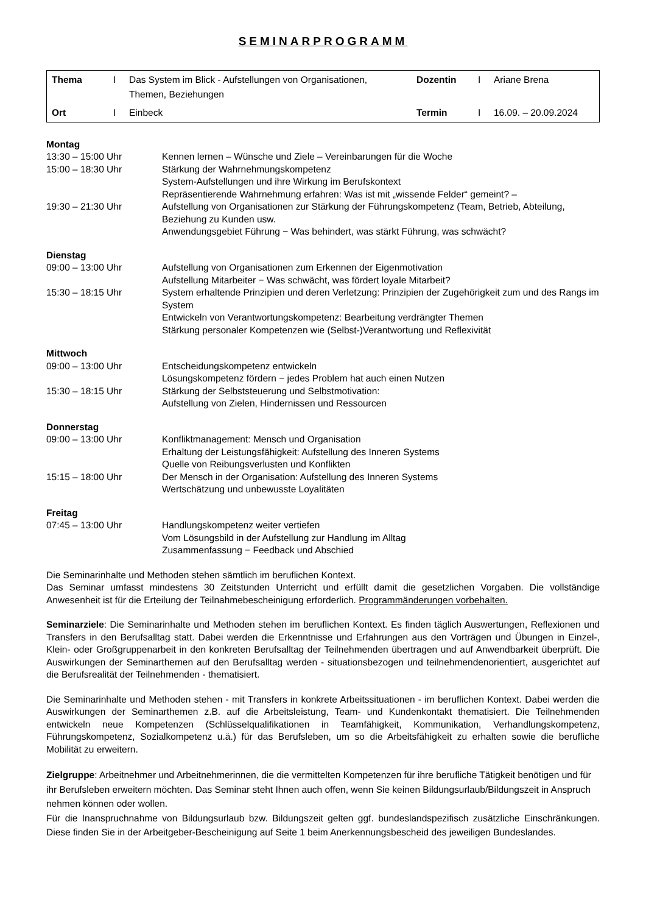SEMINARPROGRAMM
| Thema | I | Das System im Blick - Aufstellungen von Organisationen, Themen, Beziehungen | Dozentin | I | Ariane Brena |
| Ort | I | Einbeck | Termin | I | 16.09. – 20.09.2024 |
Montag
| 13:30 – 15:00 Uhr | Kennen lernen – Wünsche und Ziele – Vereinbarungen für die Woche |
| 15:00 – 18:30 Uhr | Stärkung der Wahrnehmungskompetenz System-Aufstellungen und ihre Wirkung im Berufskontext Repräsentierende Wahrnehmung erfahren: Was ist mit „wissende Felder“ gemeint? – |
| 19:30 – 21:30 Uhr | Aufstellung von Organisationen zur Stärkung der Führungskompetenz (Team, Betrieb, Abteilung, Beziehung zu Kunden usw. Anwendungsgebiet Führung − Was behindert, was stärkt Führung, was schwächt? |
Dienstag
| 09:00 – 13:00 Uhr | Aufstellung von Organisationen zum Erkennen der Eigenmotivation Aufstellung Mitarbeiter − Was schwächt, was fördert loyale Mitarbeit? |
| 15:30 – 18:15 Uhr | System erhaltende Prinzipien und deren Verletzung: Prinzipien der Zugehörigkeit zum und des Rangs im System Entwickeln von Verantwortungskompetenz: Bearbeitung verdrängter Themen Stärkung personaler Kompetenzen wie (Selbst-)Verantwortung und Reflexivität |
Mittwoch
| 09:00 – 13:00 Uhr | Entscheidungskompetenz entwickeln Lösungskompetenz fördern − jedes Problem hat auch einen Nutzen |
| 15:30 – 18:15 Uhr | Stärkung der Selbststeuerung und Selbstmotivation: Aufstellung von Zielen, Hindernissen und Ressourcen |
Donnerstag
| 09:00 – 13:00 Uhr | Konfliktmanagement: Mensch und Organisation Erhaltung der Leistungsfähigkeit: Aufstellung des Inneren Systems Quelle von Reibungsverlusten und Konflikten |
| 15:15 – 18:00 Uhr | Der Mensch in der Organisation: Aufstellung des Inneren Systems Wertschätzung und unbewusste Loyalitäten |
Freitag
| 07:45 – 13:00 Uhr | Handlungskompetenz weiter vertiefen Vom Lösungsbild in der Aufstellung zur Handlung im Alltag Zusammenfassung − Feedback und Abschied |
Die Seminarinhalte und Methoden stehen sämtlich im beruflichen Kontext.
Das Seminar umfasst mindestens 30 Zeitstunden Unterricht und erfüllt damit die gesetzlichen Vorgaben. Die vollständige Anwesenheit ist für die Erteilung der Teilnahmebescheinigung erforderlich. Programmänderungen vorbehalten.
Seminarziele: Die Seminarinhalte und Methoden stehen im beruflichen Kontext. Es finden täglich Auswertungen, Reflexionen und Transfers in den Berufsalltag statt. Dabei werden die Erkenntnisse und Erfahrungen aus den Vorträgen und Übungen in Einzel-, Klein- oder Großgruppenarbeit in den konkreten Berufsalltag der Teilnehmenden übertragen und auf Anwendbarkeit überprüft. Die Auswirkungen der Seminarthemen auf den Berufsalltag werden - situationsbezogen und teilnehmendenorientiert, ausgerichtet auf die Berufsrealität der Teilnehmenden - thematisiert.
Die Seminarinhalte und Methoden stehen - mit Transfers in konkrete Arbeitssituationen - im beruflichen Kontext. Dabei werden die Auswirkungen der Seminarthemen z.B. auf die Arbeitsleistung, Team- und Kundenkontakt thematisiert. Die Teilnehmenden entwickeln neue Kompetenzen (Schlüsselqualifikationen in Teamfähigkeit, Kommunikation, Verhandlungskompetenz, Führungskompetenz, Sozialkompetenz u.ä.) für das Berufsleben, um so die Arbeitsfähigkeit zu erhalten sowie die berufliche Mobilität zu erweitern.
Zielgruppe: Arbeitnehmer und Arbeitnehmerinnen, die die vermittelten Kompetenzen für ihre berufliche Tätigkeit benötigen und für ihr Berufsleben erweitern möchten. Das Seminar steht Ihnen auch offen, wenn Sie keinen Bildungsurlaub/Bildungszeit in Anspruch nehmen können oder wollen.
Für die Inanspruchnahme von Bildungsurlaub bzw. Bildungszeit gelten ggf. bundeslandspezifisch zusätzliche Einschränkungen. Diese finden Sie in der Arbeitgeber-Bescheinigung auf Seite 1 beim Anerkennungsbescheid des jeweiligen Bundeslandes.